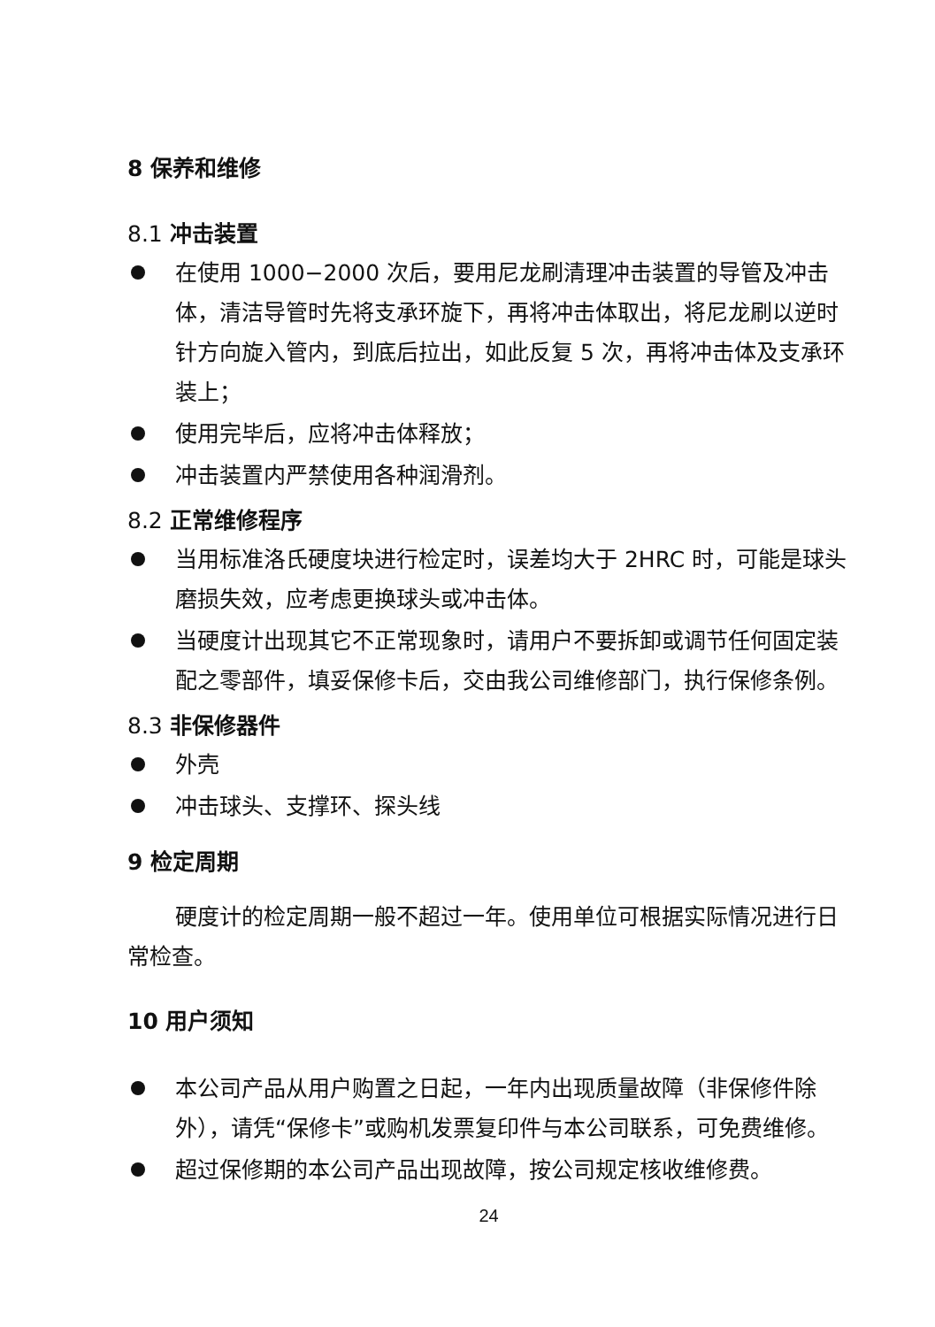8 保养和维修
8.1 冲击装置
在使用 1000−2000 次后，要用尼龙刷清理冲击装置的导管及冲击体，清洁导管时先将支承环旋下，再将冲击体取出，将尼龙刷以逆时针方向旋入管内，到底后拉出，如此反复 5 次，再将冲击体及支承环装上；
使用完毕后，应将冲击体释放；
冲击装置内严禁使用各种润滑剂。
8.2 正常维修程序
当用标准洛氏硬度块进行检定时，误差均大于 2HRC 时，可能是球头磨损失效，应考虑更换球头或冲击体。
当硬度计出现其它不正常现象时，请用户不要拆卸或调节任何固定装配之零部件，填妥保修卡后，交由我公司维修部门，执行保修条例。
8.3 非保修器件
外壳
冲击球头、支撑环、探头线
9 检定周期
硬度计的检定周期一般不超过一年。使用单位可根据实际情况进行日常检查。
10 用户须知
本公司产品从用户购置之日起，一年内出现质量故障（非保修件除外），请凭“保修卡”或购机发票复印件与本公司联系，可免费维修。
超过保修期的本公司产品出现故障，按公司规定核收维修费。
24